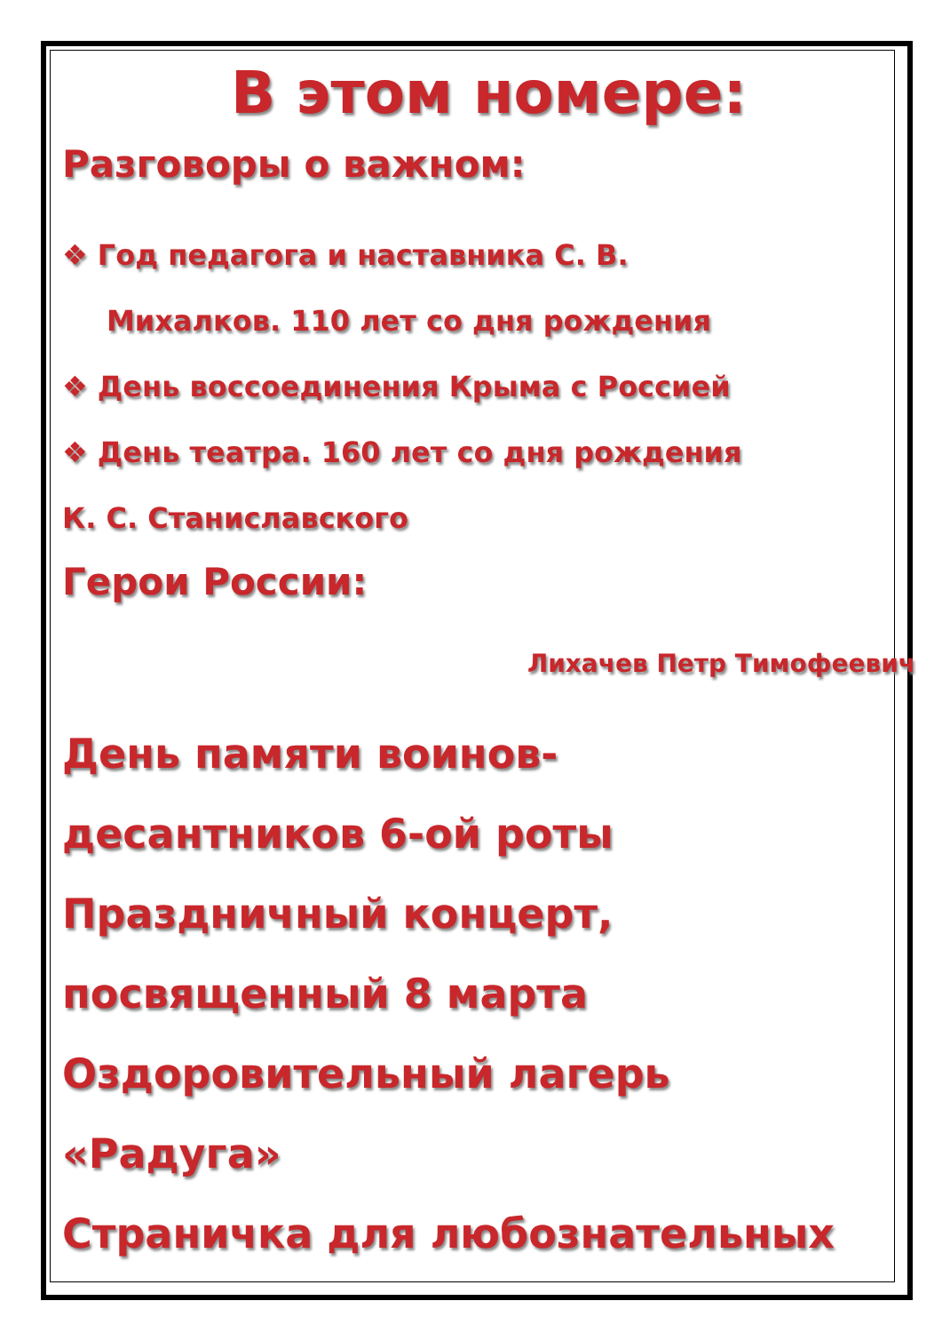В этом номере:
Разговоры о важном:
❖ Год педагога и наставника С. В.
Михалков. 110 лет со дня рождения
❖ День воссоединения Крыма с Россией
❖ День театра. 160 лет со дня рождения
К. С. Станиславского
Герои России:
Лихачев Петр Тимофеевич
День памяти воинов-
десантников 6-ой роты
Праздничный концерт,
посвященный 8 марта
Оздоровительный лагерь
«Радуга»
Страничка для любознательных